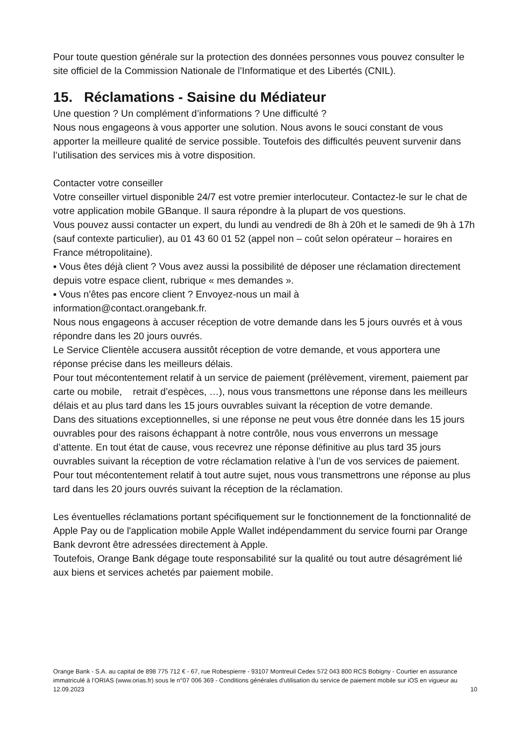Pour toute question générale sur la protection des données personnes vous pouvez consulter le site officiel de la Commission Nationale de l’Informatique et des Libertés (CNIL).
15. Réclamations - Saisine du Médiateur
Une question ? Un complément d’informations ? Une difficulté ?
Nous nous engageons à vous apporter une solution. Nous avons le souci constant de vous apporter la meilleure qualité de service possible. Toutefois des difficultés peuvent survenir dans l’utilisation des services mis à votre disposition.
Contacter votre conseiller
Votre conseiller virtuel disponible 24/7 est votre premier interlocuteur. Contactez-le sur le chat de votre application mobile GBanque. Il saura répondre à la plupart de vos questions.
Vous pouvez aussi contacter un expert, du lundi au vendredi de 8h à 20h et le samedi de 9h à 17h (sauf contexte particulier), au 01 43 60 01 52 (appel non – coût selon opérateur – horaires en France métropolitaine).
▪ Vous êtes déjà client ? Vous avez aussi la possibilité de déposer une réclamation directement depuis votre espace client, rubrique « mes demandes ».
▪ Vous n'êtes pas encore client ? Envoyez-nous un mail à
information@contact.orangebank.fr.
Nous nous engageons à accuser réception de votre demande dans les 5 jours ouvrés et à vous répondre dans les 20 jours ouvrés.
Le Service Clientèle accusera aussitôt réception de votre demande, et vous apportera une réponse précise dans les meilleurs délais.
Pour tout mécontentement relatif à un service de paiement (prélèvement, virement, paiement par carte ou mobile, retrait d’espèces, …), nous vous transmettons une réponse dans les meilleurs délais et au plus tard dans les 15 jours ouvrables suivant la réception de votre demande.
Dans des situations exceptionnelles, si une réponse ne peut vous être donnée dans les 15 jours ouvrables pour des raisons échappant à notre contrôle, nous vous enverrons un message d’attente. En tout état de cause, vous recevrez une réponse définitive au plus tard 35 jours ouvrables suivant la réception de votre réclamation relative à l’un de vos services de paiement.
Pour tout mécontentement relatif à tout autre sujet, nous vous transmettrons une réponse au plus tard dans les 20 jours ouvrés suivant la réception de la réclamation.
Les éventuelles réclamations portant spécifiquement sur le fonctionnement de la fonctionnalité de Apple Pay ou de l'application mobile Apple Wallet indépendamment du service fourni par Orange Bank devront être adressées directement à Apple.
Toutefois, Orange Bank dégage toute responsabilité sur la qualité ou tout autre désagrément lié aux biens et services achetés par paiement mobile.
Orange Bank - S.A. au capital de 898 775 712 € - 67, rue Robespierre - 93107 Montreuil Cedex 572 043 800 RCS Bobigny - Courtier en assurance immatriculé à l’ORIAS (www.orias.fr) sous le n°07 006 369 - Conditions générales d'utilisation du service de paiement mobile sur iOS en vigueur au 12.09.2023 10